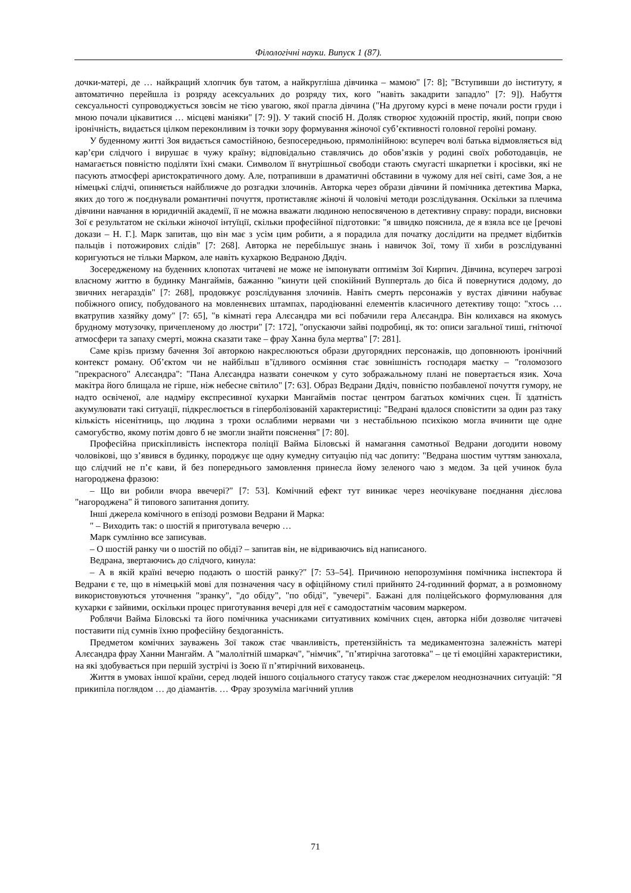Філологічні науки. Випуск 1 (87).
дочки-матері, де … найкращий хлопчик був татом, а найкругліша дівчинка – мамою" [7: 8]; "Вступивши до інституту, я автоматично перейшла із розряду асексуальних до розряду тих, кого "навіть закадрити западло" [7: 9]). Набуття сексуальності супроводжується зовсім не тією увагою, якої прагла дівчина ("На другому курсі в мене почали рости груди і мною почали цікавитися … місцеві маніяки" [7: 9]). У такий спосіб Н. Доляк створює художній простір, який, попри свою іронічність, видається цілком переконливим із точки зору формування жіночої суб’єктивності головної героїні роману.
У буденному житті Зоя видається самостійною, безпосередньою, прямолінійною: всупереч волі батька відмовляється від кар’єри слідчого і вирушає в чужу країну; відповідально ставлячись до обов’язків у родині своїх роботодавців, не намагається повністю поділяти їхні смаки. Символом її внутрішньої свободи стають смугасті шкарпетки і кросівки, які не пасують атмосфері аристократичного дому. Але, потрапивши в драматичні обставини в чужому для неї світі, саме Зоя, а не німецькі слідчі, опиняється найближче до розгадки злочинів. Авторка через образи дівчини й помічника детектива Марка, яких до того ж поєднували романтичні почуття, протиставляє жіночі й чоловічі методи розслідування. Оскільки за плечима дівчини навчання в юридичній академії, її не можна вважати людиною непосвяченою в детективну справу: поради, висновки Зої є результатом не скільки жіночої інтуїції, скільки професійної підготовки: "я швидко пояснила, де я взяла все це [речові докази – Н. Г.]. Марк запитав, що він має з усім цим робити, а я порадила для початку дослідити на предмет відбитків пальців і потожирових слідів" [7: 268]. Авторка не перебільшує знань і навичок Зої, тому її хиби в розслідуванні коригуються не тільки Марком, але навіть кухаркою Ведраною Дядіч.
Зосередженому на буденних клопотах читачеві не може не імпонувати оптимізм Зої Кирпич. Дівчина, всупереч загрозі власному життю в будинку Мангаймів, бажанню "кинути цей спокійний Вупперталь до біса й повернутися додому, до звичних негараздів" [7: 268], продовжує розслідування злочинів. Навіть смерть персонажів у вустах дівчини набуває побіжного опису, побудованого на мовленнєвих штампах, пародіюванні елементів класичного детективу тощо: "хтось … вкатрупив хазяйку дому" [7: 65], "в кімнаті гера Алєсандра ми всі побачили гера Алєсандра. Він колихався на якомусь брудному мотузочку, причепленому до люстри" [7: 172], "опускаючи зайві подробиці, як то: описи загальної тиші, гнітючої атмосфери та запаху смерті, можна сказати таке – фрау Ханна була мертва" [7: 281].
Саме крізь призму бачення Зої авторкою накреслюються образи другорядних персонажів, що доповнюють іронічний контекст роману. Об’єктом чи не найбільш в’їдливого осміяння стає зовнішність господаря маєтку – "голомозого "прекрасного" Алєсандра": "Пана Алєсандра назвати сонечком у суто зображальному плані не повертається язик. Хоча макітра його блищала не гірше, ніж небесне світило" [7: 63]. Образ Ведрани Дядіч, повністю позбавленої почуття гумору, не надто освіченої, але надміру експресивної кухарки Мангаймів постає центром багатьох комічних сцен. Її здатність акумулювати такі ситуації, підкреслюється в гіперболізованій характеристиці: "Ведрані вдалося сповістити за один раз таку кількість нісенітниць, що людина з трохи ослаблими нервами чи з нестабільною психікою могла вчинити ще одне самогубство, якому потім довго б не змогли знайти пояснення" [7: 80].
Професійна прискіпливість інспектора поліції Вайма Біловські й намагання самотньої Ведрани догодити новому чоловікові, що з’явився в будинку, породжує ще одну кумедну ситуацію під час допиту: "Ведрана шостим чуттям занюхала, що слідчий не п’є кави, й без попереднього замовлення принесла йому зеленого чаю з медом. За цей учинок була нагороджена фразою:
– Що ви робили вчора ввечері?" [7: 53]. Комічний ефект тут виникає через неочікуване поєднання дієслова "нагороджена" й типового запитання допиту.
Інші джерела комічного в епізоді розмови Ведрани й Марка:
" – Виходить так: о шостій я приготувала вечерю …
Марк сумлінно все записував.
– О шостій ранку чи о шостій по обіді? – запитав він, не відриваючись від написаного.
Ведрана, звертаючись до слідчого, кинула:
– А в якій країні вечерю подають о шостій ранку?" [7: 53–54]. Причиною непорозуміння помічника інспектора й Ведрани є те, що в німецькій мові для позначення часу в офіційному стилі прийнято 24-годинний формат, а в розмовному використовуються уточнення "зранку", "до обіду", "по обіді", "увечері". Бажані для поліцейського формулювання для кухарки є зайвими, оскільки процес приготування вечері для неї є самодостатнім часовим маркером.
Роблячи Вайма Біловські та його помічника учасниками ситуативних комічних сцен, авторка ніби дозволяє читачеві поставити під сумнів їхню професійну бездоганність.
Предметом комічних зауважень Зої також стає чванливість, претензійність та медикаментозна залежність матері Алєсандра фрау Ханни Мангайм. А "малолітній шмаркач", "німчик", "п’ятирічна заготовка" – це ті емоційні характеристики, на які здобувається при першій зустрічі із Зоєю її п’ятирічний вихованець.
Життя в умовах іншої країни, серед людей іншого соціального статусу також стає джерелом неоднозначних ситуацій: "Я прикипіла поглядом … до діамантів. … Фрау зрозуміла магічний уплив
71